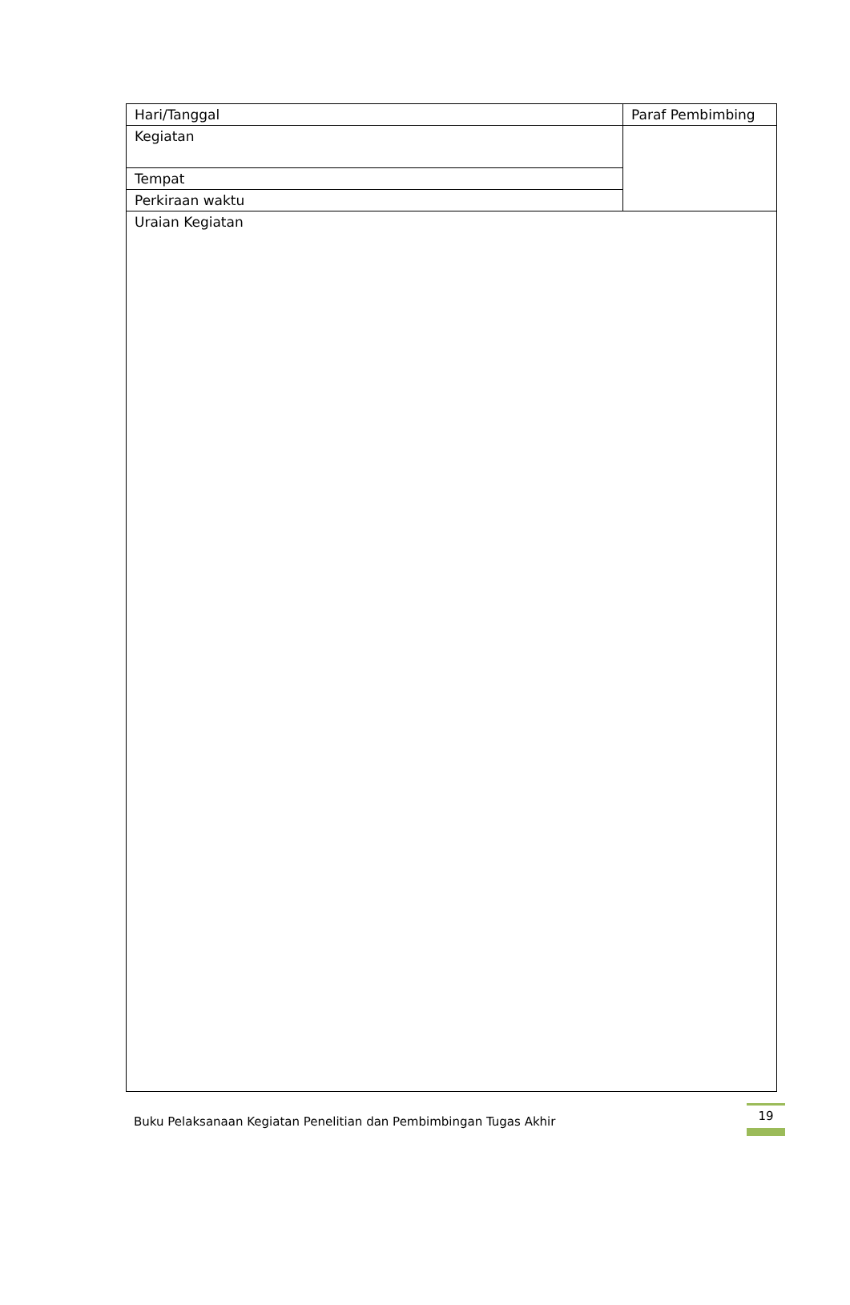| Hari/Tanggal | Paraf Pembimbing |
| Kegiatan | |
| Tempat | |
| Perkiraan waktu | |
| Uraian Kegiatan | |
Buku Pelaksanaan Kegiatan Penelitian dan Pembimbingan Tugas Akhir
19